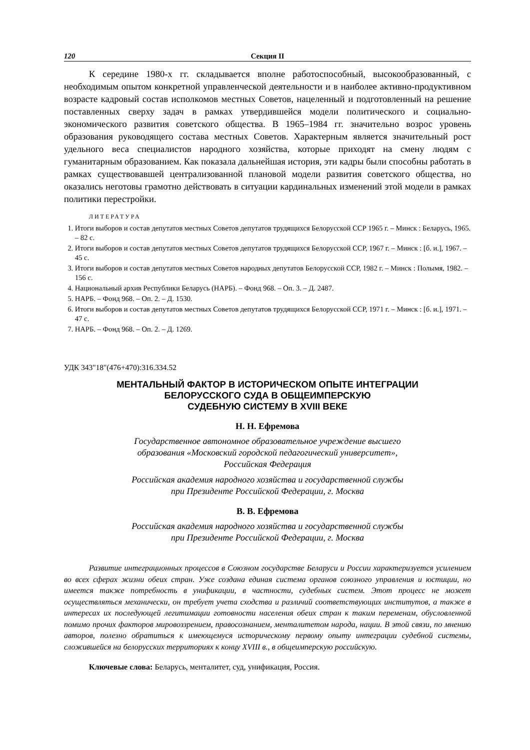120 Секция II
К середине 1980-х гг. складывается вполне работоспособный, высокообразованный, с необходимым опытом конкретной управленческой деятельности и в наиболее активно-продуктивном возрасте кадровый состав исполкомов местных Советов, нацеленный и подготовленный на решение поставленных сверху задач в рамках утвердившейся модели политического и социально-экономического развития советского общества. В 1965–1984 гг. значительно возрос уровень образования руководящего состава местных Советов. Характерным является значительный рост удельного веса специалистов народного хозяйства, которые приходят на смену людям с гуманитарным образованием. Как показала дальнейшая история, эти кадры были способны работать в рамках существовавшей централизованной плановой модели развития советского общества, но оказались неготовы грамотно действовать в ситуации кардинальных изменений этой модели в рамках политики перестройки.
ЛИТЕРАТУРА
1. Итоги выборов и состав депутатов местных Советов депутатов трудящихся Белорусской ССР 1965 г. – Минск : Беларусь, 1965. – 82 с.
2. Итоги выборов и состав депутатов местных Советов депутатов трудящихся Белорусской ССР, 1967 г. – Минск : [б. и.], 1967. – 45 с.
3. Итоги выборов и состав депутатов местных Советов народных депутатов Белорусской ССР, 1982 г. – Минск : Полымя, 1982. – 156 с.
4. Национальный архив Республики Беларусь (НАРБ). – Фонд 968. – Оп. 3. – Д. 2487.
5. НАРБ. – Фонд 968. – Оп. 2. – Д. 1530.
6. Итоги выборов и состав депутатов местных Советов депутатов трудящихся Белорусской ССР, 1971 г. – Минск : [б. и.], 1971. – 47 с.
7. НАРБ. – Фонд 968. – Оп. 2. – Д. 1269.
УДК 343"18"(476+470):316.334.52
МЕНТАЛЬНЫЙ ФАКТОР В ИСТОРИЧЕСКОМ ОПЫТЕ ИНТЕГРАЦИИ
БЕЛОРУССКОГО СУДА В ОБЩЕИМПЕРСКУЮ
СУДЕБНУЮ СИСТЕМУ В XVIII ВЕКЕ
Н. Н. Ефремова
Государственное автономное образовательное учреждение высшего
образования «Московский городской педагогический университет»,
Российская Федерация
Российская академия народного хозяйства и государственной службы
при Президенте Российской Федерации, г. Москва
В. В. Ефремова
Российская академия народного хозяйства и государственной службы
при Президенте Российской Федерации, г. Москва
Развитие интеграционных процессов в Союзном государстве Беларуси и России характеризуется усилением во всех сферах жизни обеих стран. Уже создана единая система органов союзного управления и юстиции, но имеется также потребность в унификации, в частности, судебных систем. Этот процесс не может осуществляться механически, он требует учета сходства и различий соответствующих институтов, а также в интересах их последующей легитимации готовности населения обеих стран к таким переменам, обусловленной помимо прочих факторов мировоззрением, правосознанием, менталитетом народа, нации. В этой связи, по мнению авторов, полезно обратиться к имеющемуся историческому первому опыту интеграции судебной системы, сложившейся на белорусских территориях к концу XVIII в., в общеимперскую российскую.
Ключевые слова: Беларусь, менталитет, суд, унификация, Россия.